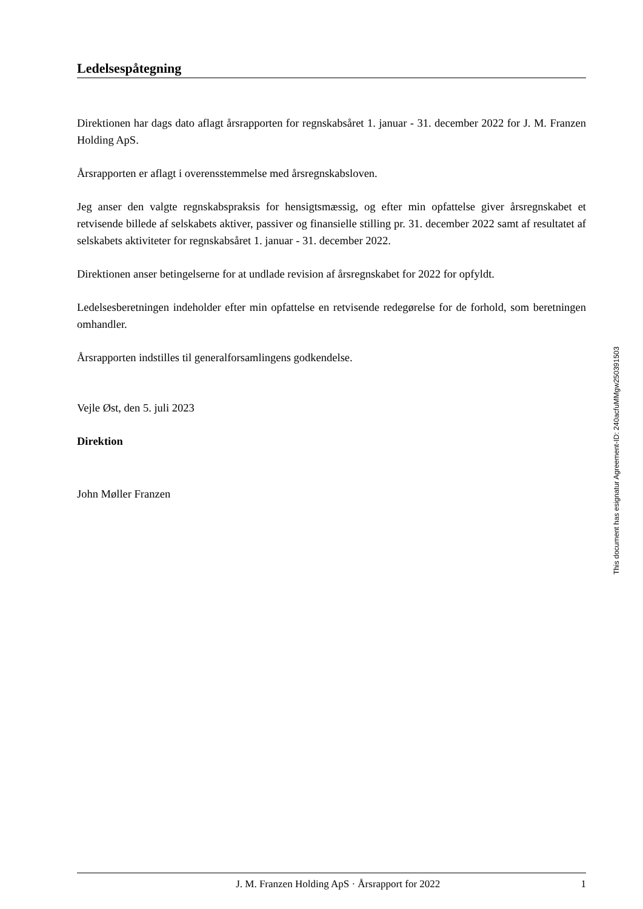Ledelsespåtegning
Direktionen har dags dato aflagt årsrapporten for regnskabsåret 1. januar - 31. december 2022 for J. M. Franzen Holding ApS.
Årsrapporten er aflagt i overensstemmelse med årsregnskabsloven.
Jeg anser den valgte regnskabspraksis for hensigtsmæssig, og efter min opfattelse giver årsregnskabet et retvisende billede af selskabets aktiver, passiver og finansielle stilling pr. 31. december 2022 samt af resultatet af selskabets aktiviteter for regnskabsåret 1. januar - 31. december 2022.
Direktionen anser betingelserne for at undlade revision af årsregnskabet for 2022 for opfyldt.
Ledelsesberetningen indeholder efter min opfattelse en retvisende redegørelse for de forhold, som beretningen omhandler.
Årsrapporten indstilles til generalforsamlingens godkendelse.
Vejle Øst, den 5. juli 2023
Direktion
John Møller Franzen
This document has esignatur Agreement-ID: 240acfuMMgw250391503
J. M. Franzen Holding ApS · Årsrapport for 2022 1